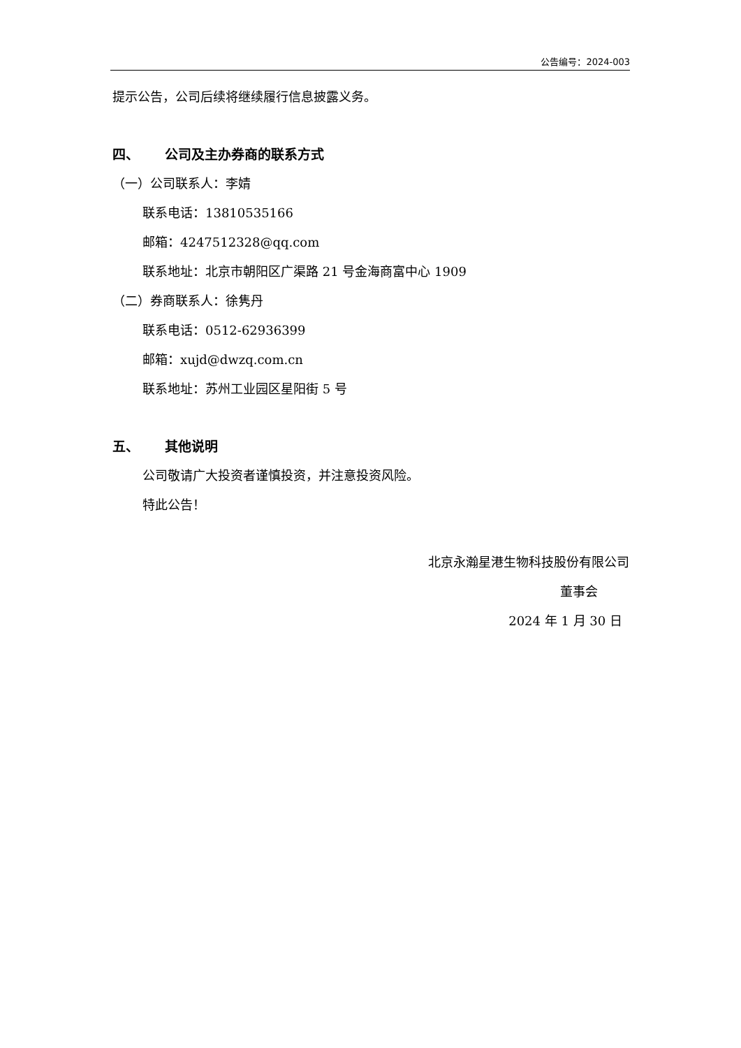公告编号：2024-003
提示公告，公司后续将继续履行信息披露义务。
四、 公司及主办券商的联系方式
（一）公司联系人：李婧
联系电话：13810535166
邮箱：4247512328@qq.com
联系地址：北京市朝阳区广渠路 21 号金海商富中心 1909
（二）券商联系人：徐隽丹
联系电话：0512-62936399
邮箱：xujd@dwzq.com.cn
联系地址：苏州工业园区星阳街 5 号
五、 其他说明
公司敬请广大投资者谨慎投资，并注意投资风险。
特此公告！
北京永瀚星港生物科技股份有限公司
董事会
2024 年 1 月 30 日